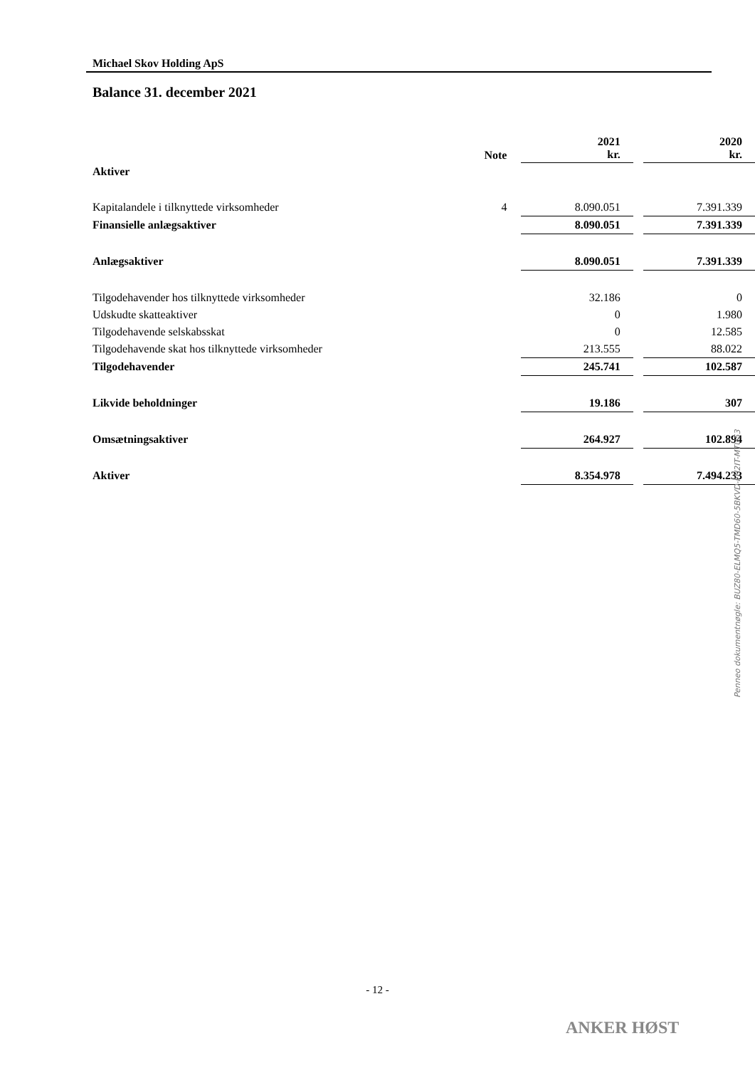Michael Skov Holding ApS
Balance 31. december 2021
| | Note | 2021 kr. | | 2020 kr. |
| Aktiver | | | | |
| Kapitalandele i tilknyttede virksomheder | 4 | 8.090.051 | | 7.391.339 |
| Finansielle anlægsaktiver | | 8.090.051 | | 7.391.339 |
| Anlægsaktiver | | 8.090.051 | | 7.391.339 |
| Tilgodehavender hos tilknyttede virksomheder | | 32.186 | | 0 |
| Udskudte skatteaktiver | | 0 | | 1.980 |
| Tilgodehavende selskabsskat | | 0 | | 12.585 |
| Tilgodehavende skat hos tilknyttede virksomheder | | 213.555 | | 88.022 |
| Tilgodehavender | | 245.741 | | 102.587 |
| Likvide beholdninger | | 19.186 | | 307 |
| Omsætningsaktiver | | 264.927 | | 102.894 |
| Aktiver | | 8.354.978 | | 7.494.233 |
Penneo dokumentnøgle: BUZ80-ELMQ5-TMD60-5BKVD-FH2IT-MTU53
- 12 -
ANKER HØST